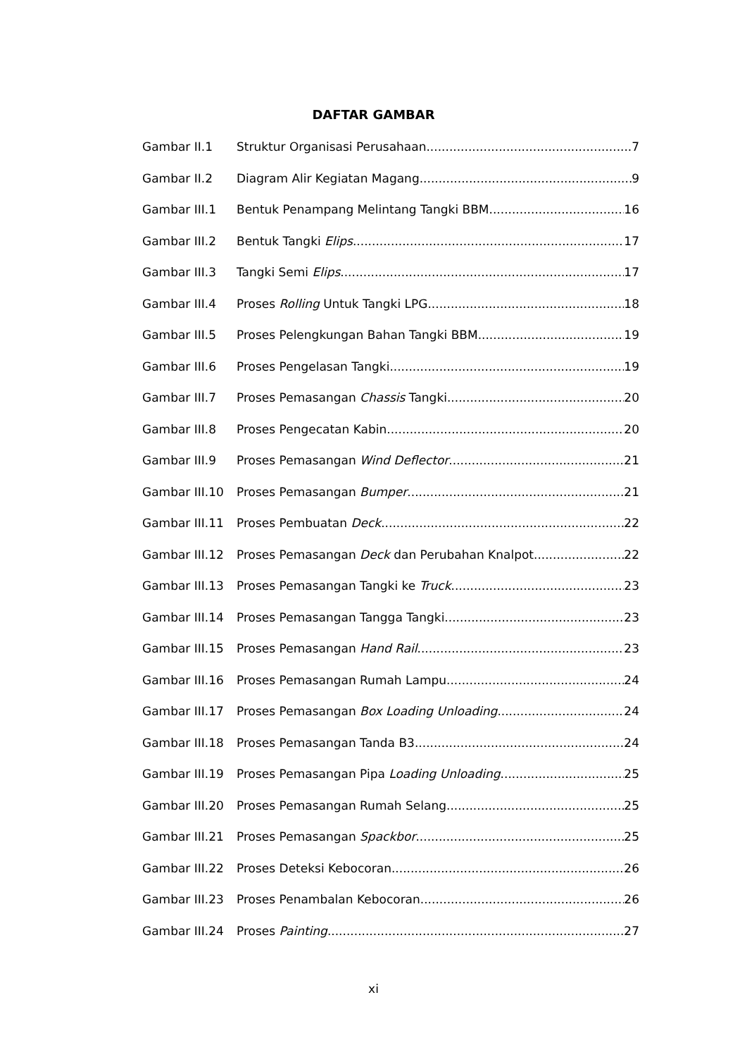DAFTAR GAMBAR
Gambar II.1 Struktur Organisasi Perusahaan 7
Gambar II.2 Diagram Alir Kegiatan Magang 9
Gambar III.1 Bentuk Penampang Melintang Tangki BBM 16
Gambar III.2 Bentuk Tangki Elips 17
Gambar III.3 Tangki Semi Elips 17
Gambar III.4 Proses Rolling Untuk Tangki LPG 18
Gambar III.5 Proses Pelengkungan Bahan Tangki BBM 19
Gambar III.6 Proses Pengelasan Tangki 19
Gambar III.7 Proses Pemasangan Chassis Tangki 20
Gambar III.8 Proses Pengecatan Kabin 20
Gambar III.9 Proses Pemasangan Wind Deflector 21
Gambar III.10 Proses Pemasangan Bumper 21
Gambar III.11 Proses Pembuatan Deck 22
Gambar III.12 Proses Pemasangan Deck dan Perubahan Knalpot 22
Gambar III.13 Proses Pemasangan Tangki ke Truck 23
Gambar III.14 Proses Pemasangan Tangga Tangki 23
Gambar III.15 Proses Pemasangan Hand Rail 23
Gambar III.16 Proses Pemasangan Rumah Lampu 24
Gambar III.17 Proses Pemasangan Box Loading Unloading 24
Gambar III.18 Proses Pemasangan Tanda B3 24
Gambar III.19 Proses Pemasangan Pipa Loading Unloading 25
Gambar III.20 Proses Pemasangan Rumah Selang 25
Gambar III.21 Proses Pemasangan Spackbor 25
Gambar III.22 Proses Deteksi Kebocoran 26
Gambar III.23 Proses Penambalan Kebocoran 26
Gambar III.24 Proses Painting 27
xi